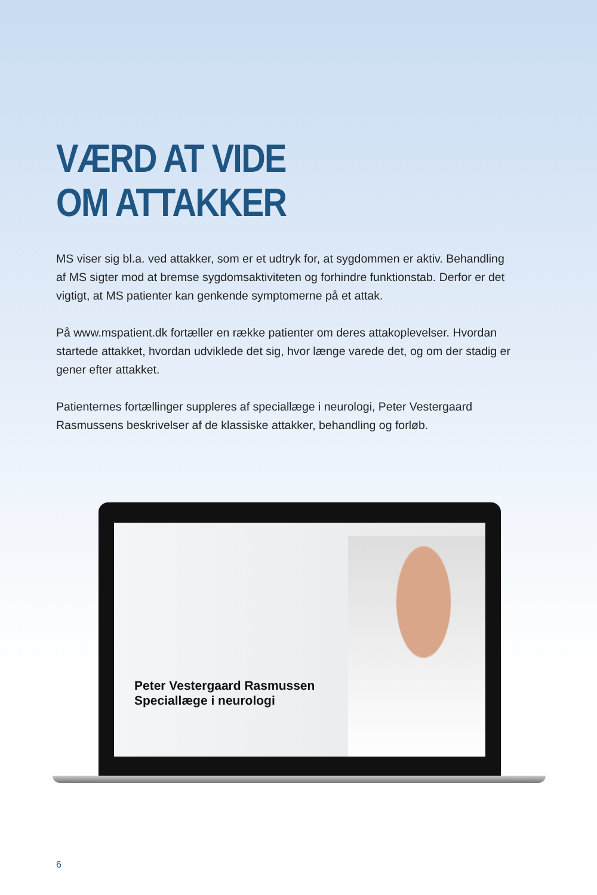VÆRD AT VIDE
OM ATTAKKER
MS viser sig bl.a. ved attakker, som er et udtryk for, at sygdommen er aktiv. Behandling af MS sigter mod at bremse sygdomsaktiviteten og forhindre funktionstab. Derfor er det vigtigt, at MS patienter kan genkende symptomerne på et attak.
På www.mspatient.dk fortæller en række patienter om deres attakoplevelser. Hvordan startede attakket, hvordan udviklede det sig, hvor længe varede det, og om der stadig er gener efter attakket.
Patienternes fortællinger suppleres af speciallæge i neurologi, Peter Vestergaard Rasmussens beskrivelser af de klassiske attakker, behandling og forløb.
Peter Vestergaard Rasmussen
Speciallæge i neurologi
6